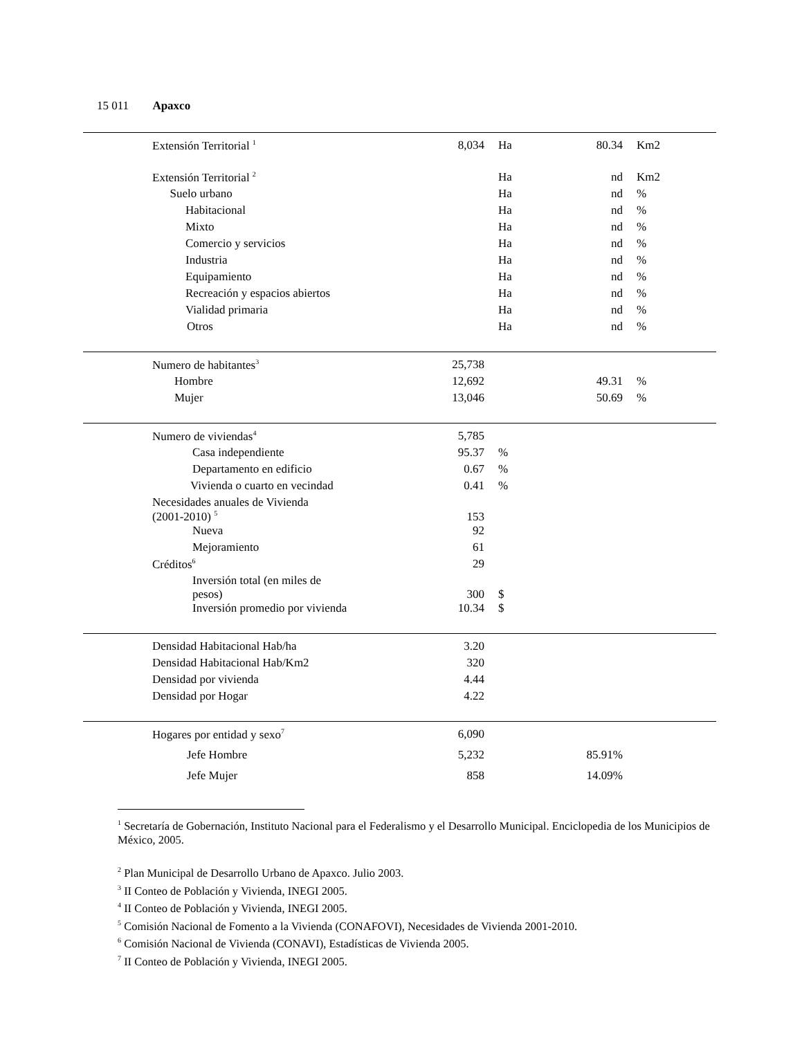15 011 Apaxco
| Extensión Territorial <sup>1</sup> | 8,034 | Ha | 80.34 | Km2 |
| Extensión Territorial <sup>2</sup> | | Ha | nd | Km2 |
| Suelo urbano | | Ha | nd | % |
| Habitacional | | Ha | nd | % |
| Mixto | | Ha | nd | % |
| Comercio y servicios | | Ha | nd | % |
| Industria | | Ha | nd | % |
| Equipamiento | | Ha | nd | % |
| Recreación y espacios abiertos | | Ha | nd | % |
| Vialidad primaria | | Ha | nd | % |
| Otros | | Ha | nd | % |
| Numero de habitantes<sup>3</sup> | 25,738 | | | |
| Hombre | 12,692 | | 49.31 | % |
| Mujer | 13,046 | | 50.69 | % |
| Numero de viviendas<sup>4</sup> | 5,785 | | | |
| Casa independiente | 95.37 | % | | |
| Departamento en edificio | 0.67 | % | | |
| Vivienda o cuarto en vecindad | 0.41 | % | | |
| Necesidades anuales de Vivienda (2001-2010) <sup>5</sup> | 153 | | | |
| Nueva | 92 | | | |
| Mejoramiento | 61 | | | |
| Créditos<sup>6</sup> | 29 | | | |
| Inversión total (en miles de pesos) | 300 | $ | | |
| Inversión promedio por vivienda | 10.34 | $ | | |
| Densidad Habitacional Hab/ha | 3.20 | | | |
| Densidad Habitacional Hab/Km2 | 320 | | | |
| Densidad por vivienda | 4.44 | | | |
| Densidad por Hogar | 4.22 | | | |
| Hogares por entidad y sexo<sup>7</sup> | 6,090 | | | |
| Jefe Hombre | 5,232 | | 85.91% | |
| Jefe Mujer | 858 | | 14.09% | |
<sup>1</sup> Secretaría de Gobernación, Instituto Nacional para el Federalismo y el Desarrollo Municipal. Enciclopedia de los Municipios de México, 2005.
<sup>2</sup> Plan Municipal de Desarrollo Urbano de Apaxco. Julio 2003.
<sup>3</sup> II Conteo de Población y Vivienda, INEGI 2005.
<sup>4</sup> II Conteo de Población y Vivienda, INEGI 2005.
<sup>5</sup> Comisión Nacional de Fomento a la Vivienda (CONAFOVI), Necesidades de Vivienda 2001-2010.
<sup>6</sup> Comisión Nacional de Vivienda (CONAVI), Estadísticas de Vivienda 2005.
<sup>7</sup> II Conteo de Población y Vivienda, INEGI 2005.